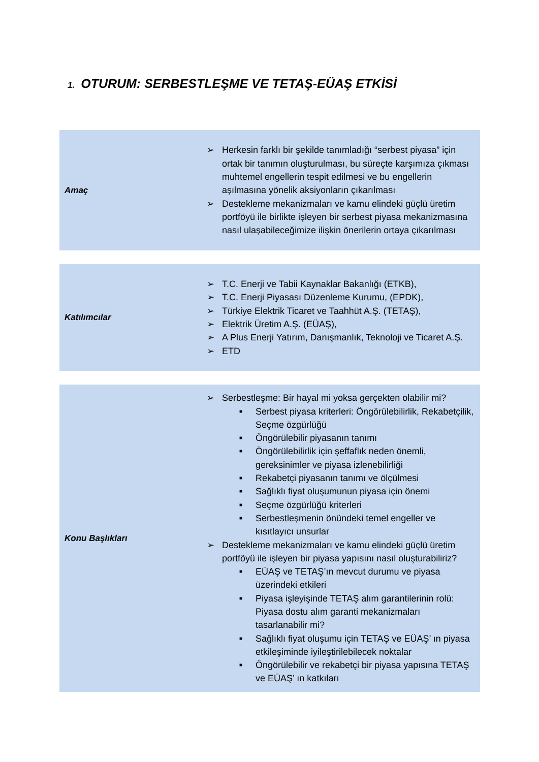1. OTURUM: SERBESTLEŞME VE TETAŞ-EÜAŞ ETKİSİ
Amaç
➢ Herkesin farklı bir şekilde tanımladığı “serbest piyasa” için ortak bir tanımın oluşturulması, bu süreçte karşımıza çıkması muhtemel engellerin tespit edilmesi ve bu engellerin aşılmasına yönelik aksiyonların çıkarılması
➢ Destekleme mekanizmaları ve kamu elindeki güçlü üretim portföyü ile birlikte işleyen bir serbest piyasa mekanizmasına nasıl ulaşabileceğimize ilişkin önerilerin ortaya çıkarılması
Katılımcılar
➢ T.C. Enerji ve Tabii Kaynaklar Bakanlığı (ETKB),
➢ T.C. Enerji Piyasası Düzenleme Kurumu, (EPDK),
➢ Türkiye Elektrik Ticaret ve Taahhüt A.Ş. (TETAŞ),
➢ Elektrik Üretim A.Ş. (EÜAŞ),
➢ A Plus Enerji Yatırım, Danışmanlık, Teknoloji ve Ticaret A.Ş.
➢ ETD
Konu Başlıkları
➢ Serbestleşme: Bir hayal mi yoksa gerçekten olabilir mi?
■ Serbest piyasa kriterleri: Öngörülebilirlik, Rekabetçilik, Seçme özgürlüğü
■ Öngörülebilir piyasanın tanımı
■ Öngörülebilirlik için şeffaflık neden önemli, gereksinimler ve piyasa izlenebilirliği
■ Rekabetçi piyasanın tanımı ve ölçülmesi
■ Sağlıklı fiyat oluşumunun piyasa için önemi
■ Seçme özgürlüğü kriterleri
■ Serbestleşmenin önündeki temel engeller ve kısıtlayıcı unsurlar
➢ Destekleme mekanizmaları ve kamu elindeki güçlü üretim portföyü ile işleyen bir piyasa yapısını nasıl oluşturabiliriz?
■ EÜAŞ ve TETAŞ’ın mevcut durumu ve piyasa üzerindeki etkileri
■ Piyasa işleyişinde TETAŞ alım garantilerinin rolü: Piyasa dostu alım garanti mekanizmaları tasarlanabilir mi?
■ Sağlıklı fiyat oluşumu için TETAŞ ve EÜAŞ’ ın piyasa etkileşiminde iyileştirilebilecek noktalar
■ Öngörülebilir ve rekabetçi bir piyasa yapısına TETAŞ ve EÜAŞ’ ın katkıları